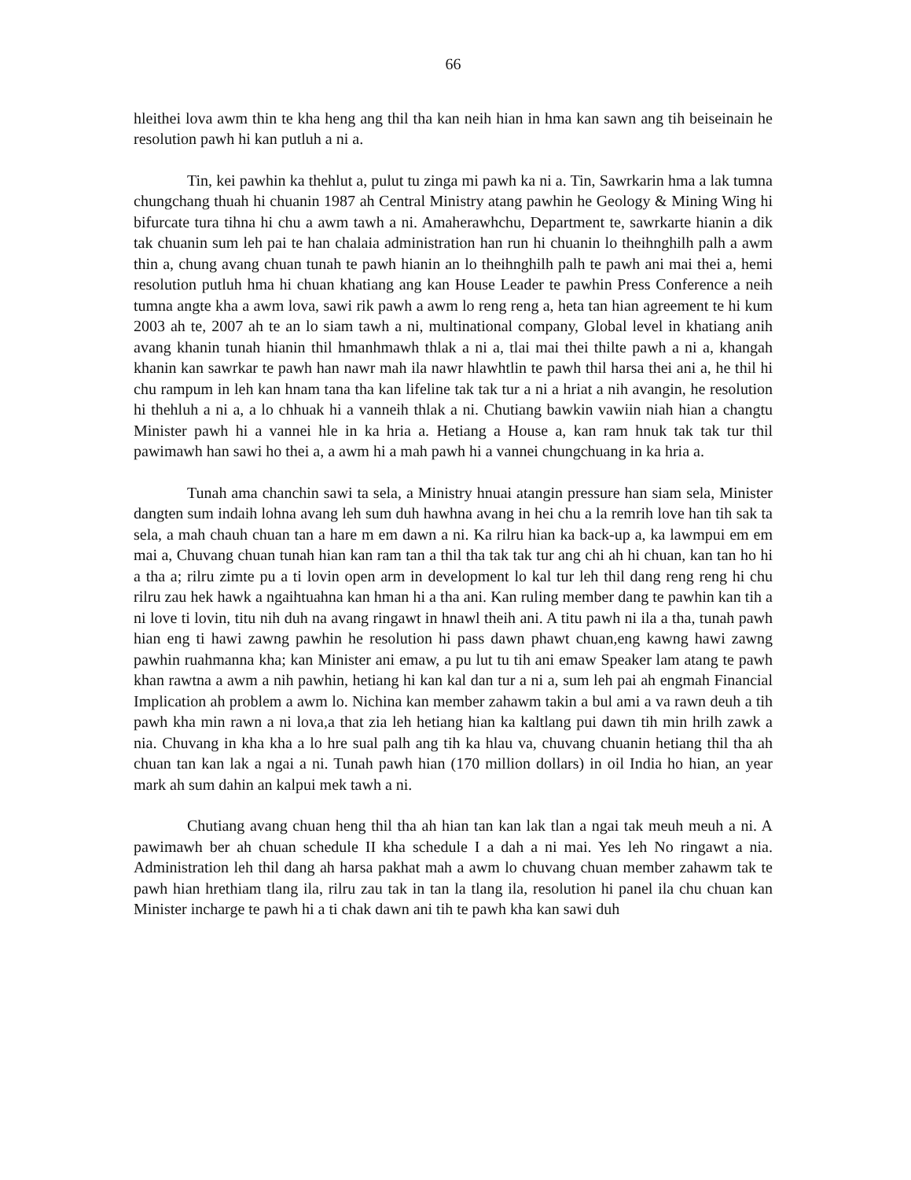66
hleithei lova awm thin te kha heng ang thil tha kan neih hian in hma kan sawn ang tih beiseinain he resolution pawh hi kan putluh a ni a.
Tin, kei pawhin ka thehlut a, pulut tu zinga mi pawh ka ni a. Tin, Sawrkarin hma a lak tumna chungchang thuah hi chuanin 1987 ah Central Ministry atang pawhin he Geology & Mining Wing hi bifurcate tura tihna hi chu a awm tawh a ni. Amaherawhchu, Department te, sawrkarte hianin a dik tak chuanin sum leh pai te han chalaia administration han run hi chuanin lo theihnghilh palh a awm thin a, chung avang chuan tunah te pawh hianin an lo theihnghilh palh te pawh ani mai thei a, hemi resolution putluh hma hi chuan khatiang ang kan House Leader te pawhin Press Conference a neih tumna angte kha a awm lova, sawi rik pawh a awm lo reng reng a, heta tan hian agreement te hi kum 2003 ah te, 2007 ah te an lo siam tawh a ni, multinational company, Global level in khatiang anih avang khanin tunah hianin thil hmanhmawh thlak a ni a, tlai mai thei thilte pawh a ni a, khangah khanin kan sawrkar te pawh han nawr mah ila nawr hlawhtlin te pawh thil harsa thei ani a, he thil hi chu rampum in leh kan hnam tana tha kan lifeline tak tak tur a ni a hriat a nih avangin, he resolution hi thehluh a ni a, a lo chhuak hi a vanneih thlak a ni. Chutiang bawkin vawiin niah hian a changtu Minister pawh hi a vannei hle in ka hria a. Hetiang a House a, kan ram hnuk tak tak tur thil pawimawh han sawi ho thei a, a awm hi a mah pawh hi a vannei chungchuang in ka hria a.
Tunah ama chanchin sawi ta sela, a Ministry hnuai atangin pressure han siam sela, Minister dangten sum indaih lohna avang leh sum duh hawhna avang in hei chu a la remrih love han tih sak ta sela, a mah chauh chuan tan a hare m em dawn a ni. Ka rilru hian ka back-up a, ka lawmpui em em mai a, Chuvang chuan tunah hian kan ram tan a thil tha tak tak tur ang chi ah hi chuan, kan tan ho hi a tha a; rilru zimte pu a ti lovin open arm in development lo kal tur leh thil dang reng reng hi chu rilru zau hek hawk a ngaihtuahna kan hman hi a tha ani. Kan ruling member dang te pawhin kan tih a ni love ti lovin, titu nih duh na avang ringawt in hnawl theih ani. A titu pawh ni ila a tha, tunah pawh hian eng ti hawi zawng pawhin he resolution hi pass dawn phawt chuan,eng kawng hawi zawng pawhin ruahmanna kha; kan Minister ani emaw, a pu lut tu tih ani emaw Speaker lam atang te pawh khan rawtna a awm a nih pawhin, hetiang hi kan kal dan tur a ni a, sum leh pai ah engmah Financial Implication ah problem a awm lo. Nichina kan member zahawm takin a bul ami a va rawn deuh a tih pawh kha min rawn a ni lova,a that zia leh hetiang hian ka kaltlang pui dawn tih min hrilh zawk a nia. Chuvang in kha kha a lo hre sual palh ang tih ka hlau va, chuvang chuanin hetiang thil tha ah chuan tan kan lak a ngai a ni. Tunah pawh hian (170 million dollars) in oil India ho hian, an year mark ah sum dahin an kalpui mek tawh a ni.
Chutiang avang chuan heng thil tha ah hian tan kan lak tlan a ngai tak meuh meuh a ni. A pawimawh ber ah chuan schedule II kha schedule I a dah a ni mai. Yes leh No ringawt a nia. Administration leh thil dang ah harsa pakhat mah a awm lo chuvang chuan member zahawm tak te pawh hian hrethiam tlang ila, rilru zau tak in tan la tlang ila, resolution hi panel ila chu chuan kan Minister incharge te pawh hi a ti chak dawn ani tih te pawh kha kan sawi duh